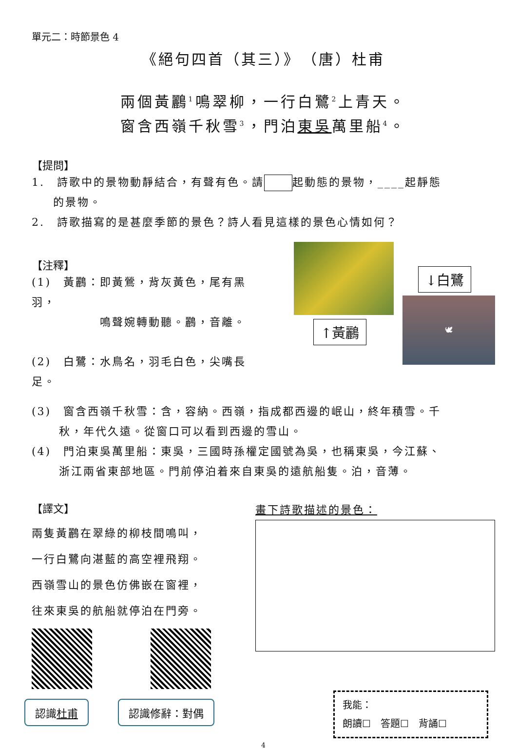單元二：時節景色 4
《絕句四首（其三）》　（唐）杜甫
兩個黃鸝<sup>1</sup>鳴翠柳，一行白鷺<sup>2</sup>上青天。
窗含西嶺千秋雪<sup>3</sup>，門泊東吳萬里船<sup>4</sup>。
【提問】
1.　詩歌中的景物動靜結合，有聲有色。請 起動態的景物，____起靜態
的景物。
2.　詩歌描寫的是甚麼季節的景色？詩人看見這樣的景色心情如何？
【注釋】
(1)　黃鸝：即黃鶯，背灰黃色，尾有黑羽，
鳴聲婉轉動聽。鸝，音離。
(2)　白鷺：水鳥名，羽毛白色，尖嘴長足。
↑黃鸝
↓白鷺
🕊
(3)　窗含西嶺千秋雪：含，容納。西嶺，指成都西邊的岷山，終年積雪。千
秋，年代久遠。從窗口可以看到西邊的雪山。
(4)　門泊東吳萬里船：東吳，三國時孫權定國號為吳，也稱東吳，今江蘇、
浙江兩省東部地區。門前停泊着來自東吳的遠航船隻。泊，音薄。
【譯文】
兩隻黃鸝在翠綠的柳枝間鳴叫，
一行白鷺向湛藍的高空裡飛翔。
西嶺雪山的景色仿佛嵌在窗裡，
往來東吳的航船就停泊在門旁。
認識杜甫 認識修辭：對偶
畫下詩歌描述的景色：
我能：
朗讀☐　答題☐　背誦☐
4